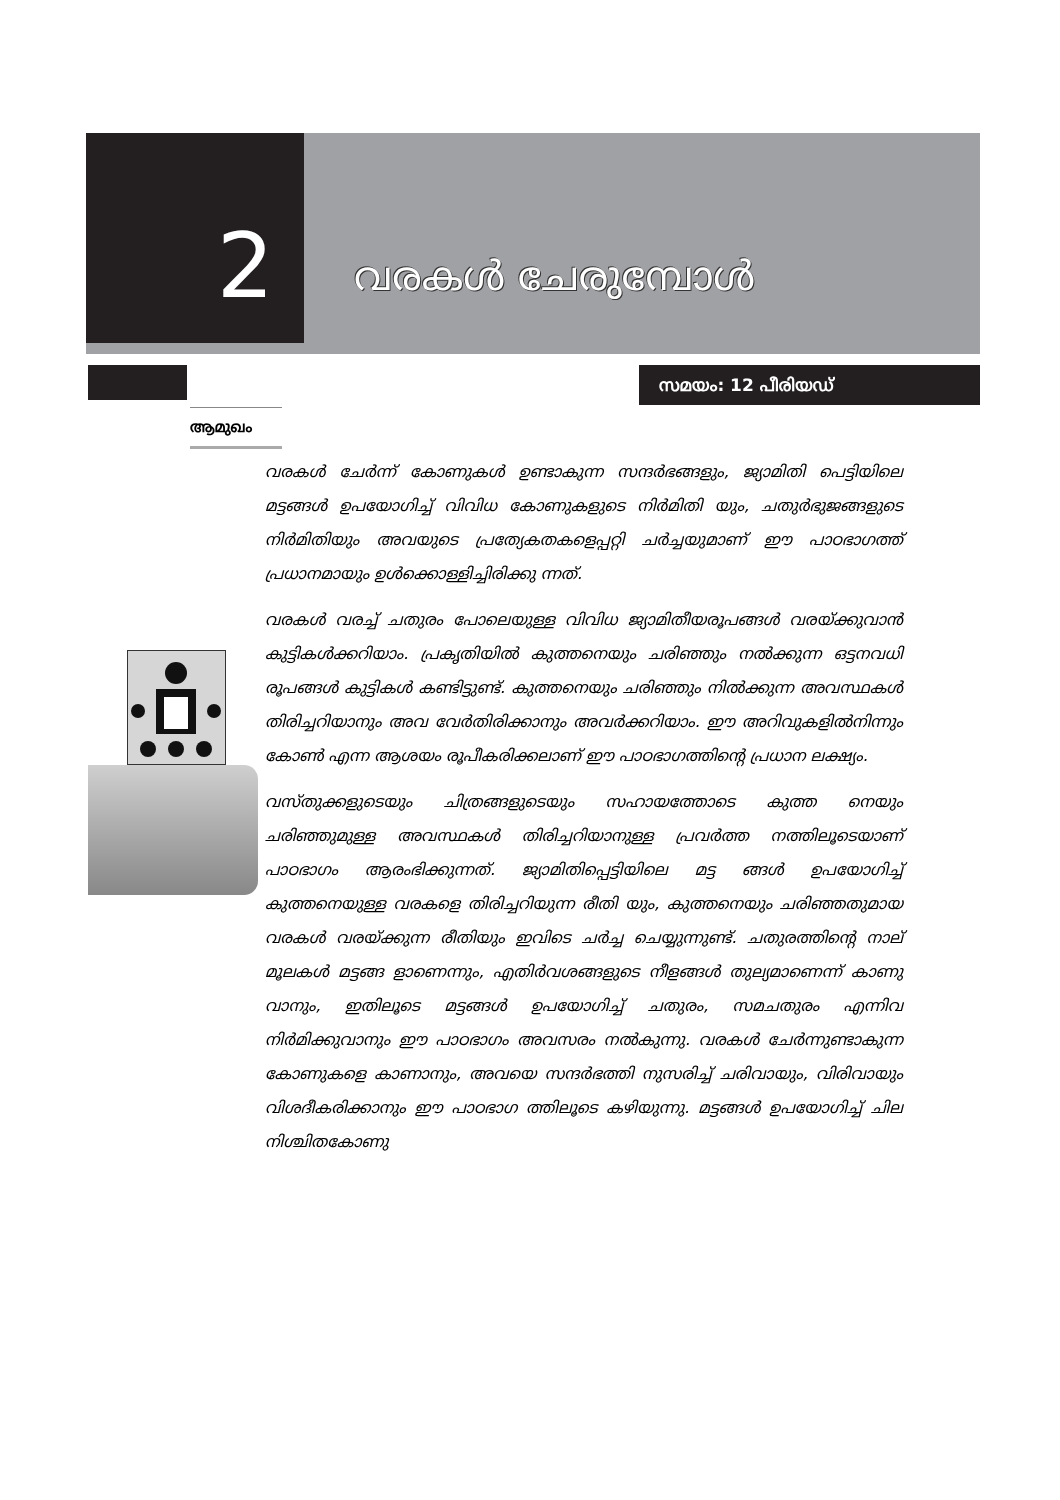2
വരകൾ ചേരുമ്പോൾ
സമയം: 12 പീരിയഡ്
ആമുഖം
വരകൾ ചേർന്ന് കോണുകൾ ഉണ്ടാകുന്ന സന്ദർഭങ്ങളും, ജ്യാമിതി പെട്ടിയിലെ മട്ടങ്ങൾ ഉപയോഗിച്ച് വിവിധ കോണുകളുടെ നിർമിതി യും, ചതുർഭുജങ്ങളുടെ നിർമിതിയും അവയുടെ പ്രത്യേകതകളെപ്പറ്റി ചർച്ചയുമാണ് ഈ പാഠഭാഗത്ത് പ്രധാനമായും ഉൾക്കൊള്ളിച്ചിരിക്കു ന്നത്.
വരകൾ വരച്ച് ചതുരം പോലെയുള്ള വിവിധ ജ്യാമിതീയരൂപങ്ങൾ വരയ്ക്കുവാൻ കുട്ടികൾക്കറിയാം. പ്രകൃതിയിൽ കുത്തനെയും ചരിഞ്ഞും നൽക്കുന്ന ഒട്ടനവധി രൂപങ്ങൾ കുട്ടികൾ കണ്ടിട്ടുണ്ട്. കുത്തനെയും ചരിഞ്ഞും നിൽക്കുന്ന അവസ്ഥകൾ തിരിച്ചറിയാനും അവ വേർതിരിക്കാനും അവർക്കറിയാം. ഈ അറിവുകളിൽനിന്നും കോൺ എന്ന ആശയം രൂപീകരിക്കലാണ് ഈ പാഠഭാഗത്തിന്റെ പ്രധാന ലക്ഷ്യം.
വസ്തുക്കളുടെയും ചിത്രങ്ങളുടെയും സഹായത്തോടെ കുത്ത നെയും ചരിഞ്ഞുമുള്ള അവസ്ഥകൾ തിരിച്ചറിയാനുള്ള പ്രവർത്ത നത്തിലൂടെയാണ് പാഠഭാഗം ആരംഭിക്കുന്നത്. ജ്യാമിതിപ്പെട്ടിയിലെ മട്ട ങ്ങൾ ഉപയോഗിച്ച് കുത്തനെയുള്ള വരകളെ തിരിച്ചറിയുന്ന രീതി യും, കുത്തനെയും ചരിഞ്ഞതുമായ വരകൾ വരയ്ക്കുന്ന രീതിയും ഇവിടെ ചർച്ച ചെയ്യുന്നുണ്ട്. ചതുരത്തിന്റെ നാല് മൂലകൾ മട്ടങ്ങ ളാണെന്നും, എതിർവശങ്ങളുടെ നീളങ്ങൾ തുല്യമാണെന്ന് കാണു വാനും, ഇതിലൂടെ മട്ടങ്ങൾ ഉപയോഗിച്ച് ചതുരം, സമചതുരം എന്നിവ നിർമിക്കുവാനും ഈ പാഠഭാഗം അവസരം നൽകുന്നു. വരകൾ ചേർന്നുണ്ടാകുന്ന കോണുകളെ കാണാനും, അവയെ സന്ദർഭത്തി നുസരിച്ച് ചരിവായും, വിരിവായും വിശദീകരിക്കാനും ഈ പാഠഭാഗ ത്തിലൂടെ കഴിയുന്നു. മട്ടങ്ങൾ ഉപയോഗിച്ച് ചില നിശ്ചിതകോണു